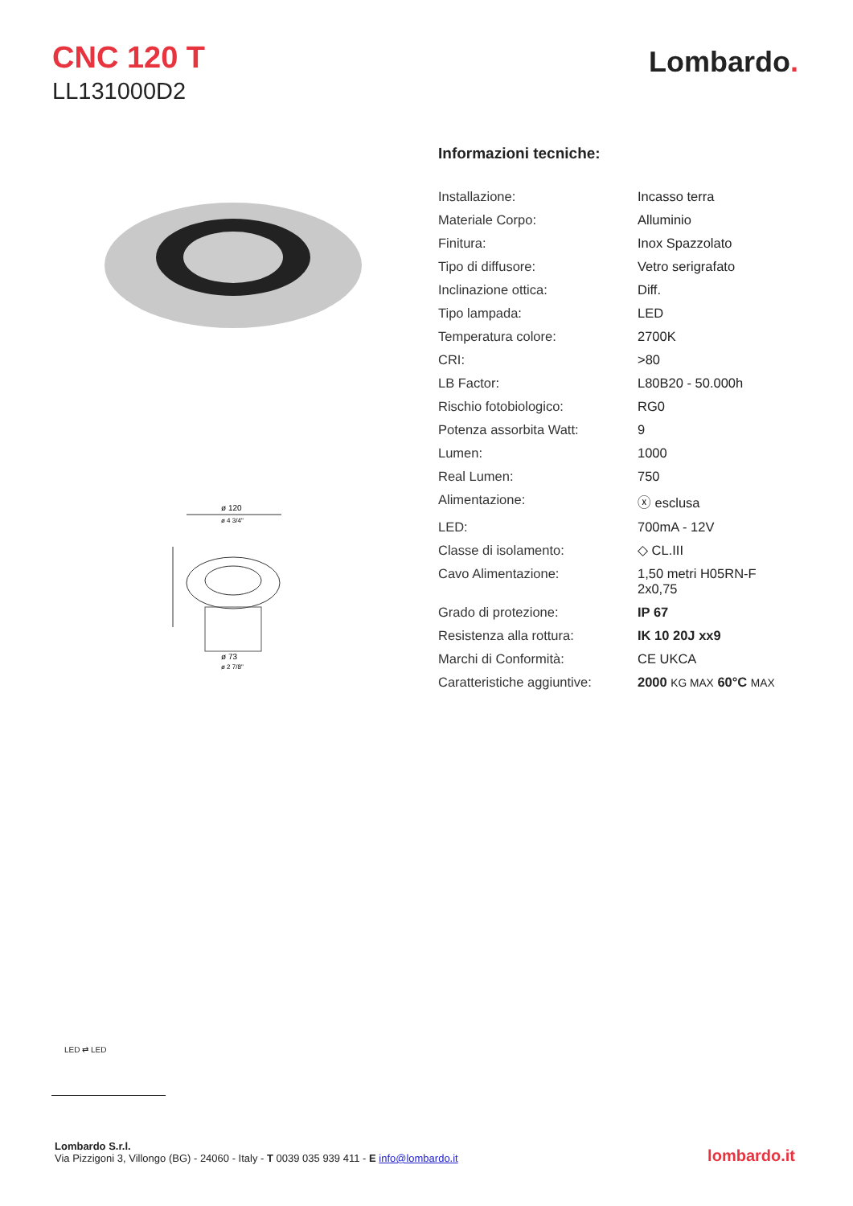CNC 120 T
LL131000D2
Lombardo.
ø 120
ø 4 3/4"
ø 73
ø 2 7/8"
Informazioni tecniche:
| Installazione: | Incasso terra |
| Materiale Corpo: | Alluminio |
| Finitura: | Inox Spazzolato |
| Tipo di diffusore: | Vetro serigrafato |
| Inclinazione ottica: | Diff. |
| Tipo lampada: | LED |
| Temperatura colore: | 2700K |
| CRI: | >80 |
| LB Factor: | L80B20 - 50.000h |
| Rischio fotobiologico: | RG0 |
| Potenza assorbita Watt: | 9 |
| Lumen: | 1000 |
| Real Lumen: | 750 |
| Alimentazione: | ⓧ esclusa |
| LED: | 700mA - 12V |
| Classe di isolamento: | ◇ CL.III |
| Cavo Alimentazione: | 1,50 metri H05RN-F 2x0,75 |
| Grado di protezione: | IP 67 |
| Resistenza alla rottura: | IK 10 20J xx9 |
| Marchi di Conformità: | CE UKCA |
| Caratteristiche aggiuntive: | 2000 KG MAX 60°C MAX |
LED ⇄ LED
Lombardo S.r.l.
Via Pizzigoni 3, Villongo (BG) - 24060 - Italy - T 0039 035 939 411 - E info@lombardo.it
lombardo.it